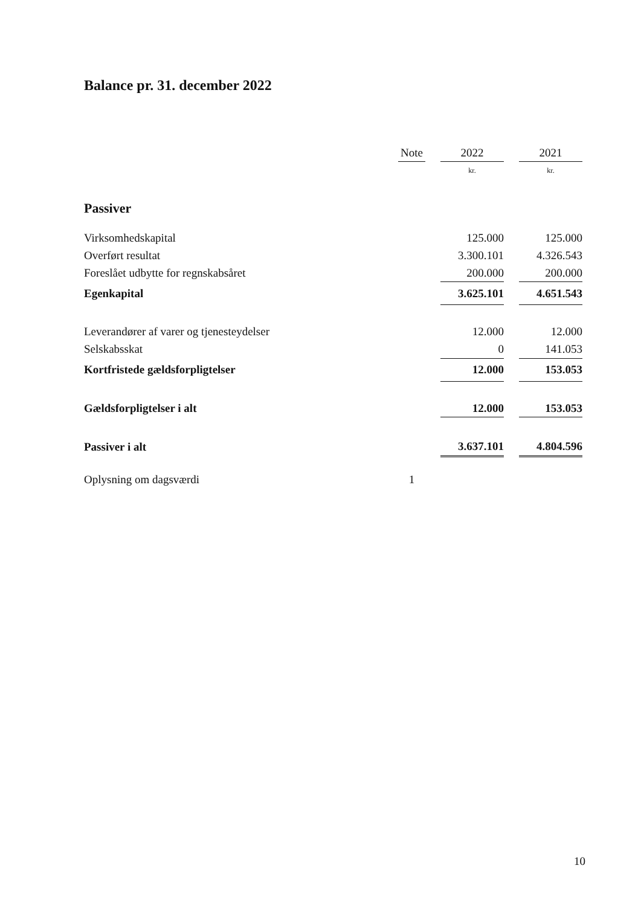Balance pr. 31. december 2022
| | Note | | 2022 | | 2021 |
| --- | --- | --- | --- | --- | --- |
| | | | kr. | | kr. |
| Passiver | | | | | |
| Virksomhedskapital | | | 125.000 | | 125.000 |
| Overført resultat | | | 3.300.101 | | 4.326.543 |
| Foreslået udbytte for regnskabsåret | | | 200.000 | | 200.000 |
| Egenkapital | | | 3.625.101 | | 4.651.543 |
| Leverandører af varer og tjenesteydelser | | | 12.000 | | 12.000 |
| Selskabsskat | | | 0 | | 141.053 |
| Kortfristede gældsforpligtelser | | | 12.000 | | 153.053 |
| Gældsforpligtelser i alt | | | 12.000 | | 153.053 |
| Passiver i alt | | | 3.637.101 | | 4.804.596 |
| Oplysning om dagsværdi | 1 | | | | |
10